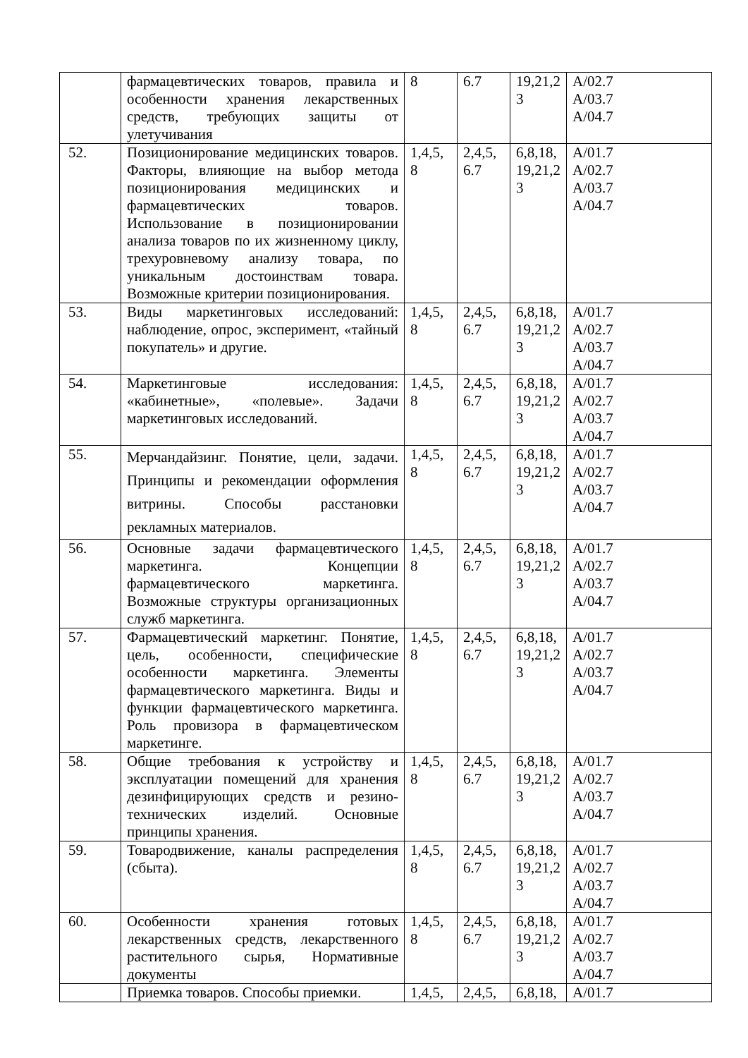| | фармацевтических товаров, правила и особенности хранения лекарственных средств, требующих защиты от улетучивания | 8 | 6.7 | 19,21,2 3 | A/02.7 A/03.7 A/04.7 |
| 52. | Позиционирование медицинских товаров. Факторы, влияющие на выбор метода позиционирования медицинских и фармацевтических товаров. Использование в позиционировании анализа товаров по их жизненному циклу, трехуровневому анализу товара, по уникальным достоинствам товара. Возможные критерии позиционирования. | 1,4,5, 8 | 2,4,5, 6.7 | 6,8,18, 19,21,2 3 | A/01.7 A/02.7 A/03.7 A/04.7 |
| 53. | Виды маркетинговых исследований: наблюдение, опрос, эксперимент, «тайный покупатель» и другие. | 1,4,5, 8 | 2,4,5, 6.7 | 6,8,18, 19,21,2 3 | A/01.7 A/02.7 A/03.7 A/04.7 |
| 54. | Маркетинговые исследования: «кабинетные», «полевые». Задачи маркетинговых исследований. | 1,4,5, 8 | 2,4,5, 6.7 | 6,8,18, 19,21,2 3 | A/01.7 A/02.7 A/03.7 A/04.7 |
| 55. | Мерчандайзинг. Понятие, цели, задачи. Принципы и рекомендации оформления витрины. Способы расстановки рекламных материалов. | 1,4,5, 8 | 2,4,5, 6.7 | 6,8,18, 19,21,2 3 | A/01.7 A/02.7 A/03.7 A/04.7 |
| 56. | Основные задачи фармацевтического маркетинга. Концепции фармацевтического маркетинга. Возможные структуры организационных служб маркетинга. | 1,4,5, 8 | 2,4,5, 6.7 | 6,8,18, 19,21,2 3 | A/01.7 A/02.7 A/03.7 A/04.7 |
| 57. | Фармацевтический маркетинг. Понятие, цель, особенности, специфические особенности маркетинга. Элементы фармацевтического маркетинга. Виды и функции фармацевтического маркетинга. Роль провизора в фармацевтическом маркетинге. | 1,4,5, 8 | 2,4,5, 6.7 | 6,8,18, 19,21,2 3 | A/01.7 A/02.7 A/03.7 A/04.7 |
| 58. | Общие требования к устройству и эксплуатации помещений для хранения дезинфицирующих средств и резино-технических изделий. Основные принципы хранения. | 1,4,5, 8 | 2,4,5, 6.7 | 6,8,18, 19,21,2 3 | A/01.7 A/02.7 A/03.7 A/04.7 |
| 59. | Товародвижение, каналы распределения (сбыта). | 1,4,5, 8 | 2,4,5, 6.7 | 6,8,18, 19,21,2 3 | A/01.7 A/02.7 A/03.7 A/04.7 |
| 60. | Особенности хранения готовых лекарственных средств, лекарственного растительного сырья, Нормативные документы | 1,4,5, 8 | 2,4,5, 6.7 | 6,8,18, 19,21,2 3 | A/01.7 A/02.7 A/03.7 A/04.7 |
| | Приемка товаров. Способы приемки. | 1,4,5, | 2,4,5, | 6,8,18, | A/01.7 |